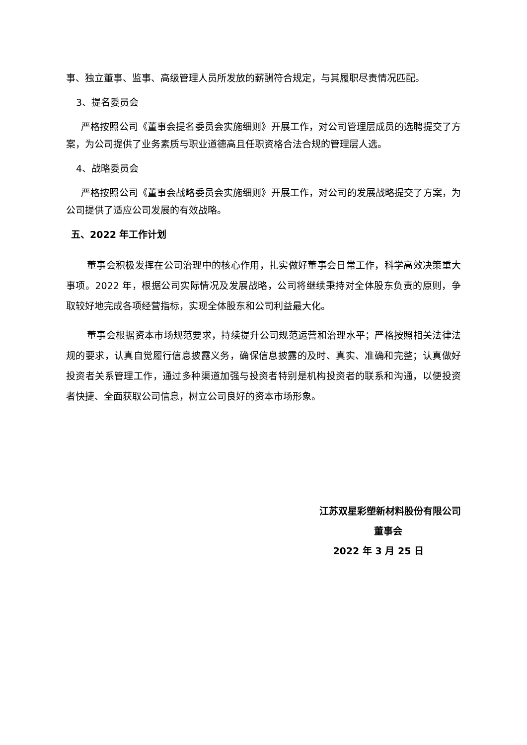事、独立董事、监事、高级管理人员所发放的薪酬符合规定，与其履职尽责情况匹配。
3、提名委员会
严格按照公司《董事会提名委员会实施细则》开展工作，对公司管理层成员的选聘提交了方案，为公司提供了业务素质与职业道德高且任职资格合法合规的管理层人选。
4、战略委员会
严格按照公司《董事会战略委员会实施细则》开展工作，对公司的发展战略提交了方案，为公司提供了适应公司发展的有效战略。
五、2022 年工作计划
董事会积极发挥在公司治理中的核心作用，扎实做好董事会日常工作，科学高效决策重大事项。2022 年，根据公司实际情况及发展战略，公司将继续秉持对全体股东负责的原则，争取较好地完成各项经营指标，实现全体股东和公司利益最大化。
董事会根据资本市场规范要求，持续提升公司规范运营和治理水平；严格按照相关法律法规的要求，认真自觉履行信息披露义务，确保信息披露的及时、真实、准确和完整；认真做好投资者关系管理工作，通过多种渠道加强与投资者特别是机构投资者的联系和沟通，以便投资者快捷、全面获取公司信息，树立公司良好的资本市场形象。
江苏双星彩塑新材料股份有限公司
董事会
2022 年 3 月 25 日